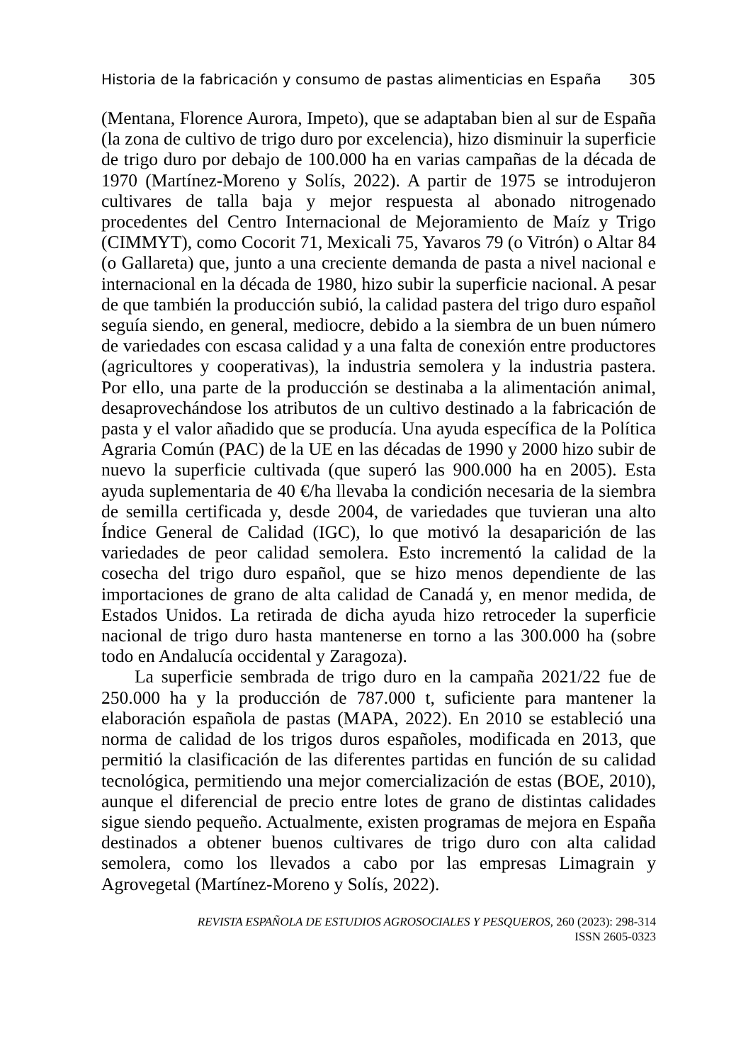Historia de la fabricación y consumo de pastas alimenticias en España 305
(Mentana, Florence Aurora, Impeto), que se adaptaban bien al sur de España (la zona de cultivo de trigo duro por excelencia), hizo disminuir la superficie de trigo duro por debajo de 100.000 ha en varias campañas de la década de 1970 (Martínez-Moreno y Solís, 2022). A partir de 1975 se introdujeron cultivares de talla baja y mejor respuesta al abonado nitrogenado procedentes del Centro Internacional de Mejoramiento de Maíz y Trigo (CIMMYT), como Cocorit 71, Mexicali 75, Yavaros 79 (o Vitrón) o Altar 84 (o Gallareta) que, junto a una creciente demanda de pasta a nivel nacional e internacional en la década de 1980, hizo subir la superficie nacional. A pesar de que también la producción subió, la calidad pastera del trigo duro español seguía siendo, en general, mediocre, debido a la siembra de un buen número de variedades con escasa calidad y a una falta de conexión entre productores (agricultores y cooperativas), la industria semolera y la industria pastera. Por ello, una parte de la producción se destinaba a la alimentación animal, desaprovechándose los atributos de un cultivo destinado a la fabricación de pasta y el valor añadido que se producía. Una ayuda específica de la Política Agraria Común (PAC) de la UE en las décadas de 1990 y 2000 hizo subir de nuevo la superficie cultivada (que superó las 900.000 ha en 2005). Esta ayuda suplementaria de 40 €/ha llevaba la condición necesaria de la siembra de semilla certificada y, desde 2004, de variedades que tuvieran una alto Índice General de Calidad (IGC), lo que motivó la desaparición de las variedades de peor calidad semolera. Esto incrementó la calidad de la cosecha del trigo duro español, que se hizo menos dependiente de las importaciones de grano de alta calidad de Canadá y, en menor medida, de Estados Unidos. La retirada de dicha ayuda hizo retroceder la superficie nacional de trigo duro hasta mantenerse en torno a las 300.000 ha (sobre todo en Andalucía occidental y Zaragoza).
La superficie sembrada de trigo duro en la campaña 2021/22 fue de 250.000 ha y la producción de 787.000 t, suficiente para mantener la elaboración española de pastas (MAPA, 2022). En 2010 se estableció una norma de calidad de los trigos duros españoles, modificada en 2013, que permitió la clasificación de las diferentes partidas en función de su calidad tecnológica, permitiendo una mejor comercialización de estas (BOE, 2010), aunque el diferencial de precio entre lotes de grano de distintas calidades sigue siendo pequeño. Actualmente, existen programas de mejora en España destinados a obtener buenos cultivares de trigo duro con alta calidad semolera, como los llevados a cabo por las empresas Limagrain y Agrovegetal (Martínez-Moreno y Solís, 2022).
REVISTA ESPAÑOLA DE ESTUDIOS AGROSOCIALES Y PESQUEROS, 260 (2023): 298-314
ISSN 2605-0323